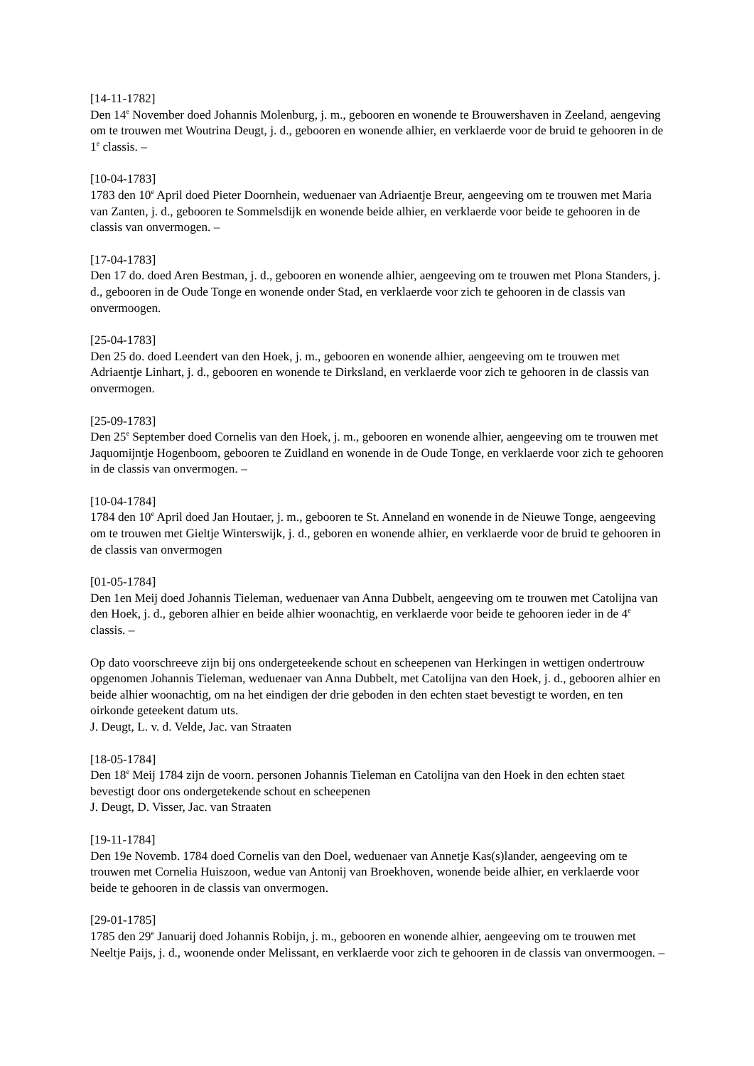[14-11-1782]
Den 14<sup>e</sup> November doed Johannis Molenburg, j. m., gebooren en wonende te Brouwershaven in Zeeland, aengeving om te trouwen met Woutrina Deugt, j. d., gebooren en wonende alhier, en verklaerde voor de bruid te gehooren in de 1<sup>e</sup> classis. –
[10-04-1783]
1783 den 10<sup>e</sup> April doed Pieter Doornhein, weduenaer van Adriaentje Breur, aengeeving om te trouwen met Maria van Zanten, j. d., gebooren te Sommelsdijk en wonende beide alhier, en verklaerde voor beide te gehooren in de classis van onvermogen. –
[17-04-1783]
Den 17 do. doed Aren Bestman, j. d., gebooren en wonende alhier, aengeeving om te trouwen met Plona Standers, j. d., gebooren in de Oude Tonge en wonende onder Stad, en verklaerde voor zich te gehooren in de classis van onvermoogen.
[25-04-1783]
Den 25 do. doed Leendert van den Hoek, j. m., gebooren en wonende alhier, aengeeving om te trouwen met Adriaentje Linhart, j. d., gebooren en wonende te Dirksland, en verklaerde voor zich te gehooren in de classis van onvermogen.
[25-09-1783]
Den 25<sup>e</sup> September doed Cornelis van den Hoek, j. m., gebooren en wonende alhier, aengeeving om te trouwen met Jaquomijntje Hogenboom, gebooren te Zuidland en wonende in de Oude Tonge, en verklaerde voor zich te gehooren in de classis van onvermogen. –
[10-04-1784]
1784 den 10<sup>e</sup> April doed Jan Houtaer, j. m., gebooren te St. Anneland en wonende in de Nieuwe Tonge, aengeeving om te trouwen met Gieltje Winterswijk, j. d., geboren en wonende alhier, en verklaerde voor de bruid te gehooren in de classis van onvermogen
[01-05-1784]
Den 1en Meij doed Johannis Tieleman, weduenaer van Anna Dubbelt, aengeeving om te trouwen met Catolijna van den Hoek, j. d., geboren alhier en beide alhier woonachtig, en verklaerde voor beide te gehooren ieder in de 4<sup>e</sup> classis. –
Op dato voorschreeve zijn bij ons ondergeteekende schout en scheepenen van Herkingen in wettigen ondertrouw opgenomen Johannis Tieleman, weduenaer van Anna Dubbelt, met Catolijna van den Hoek, j. d., gebooren alhier en beide alhier woonachtig, om na het eindigen der drie geboden in den echten staet bevestigt te worden, en ten oirkonde geteekent datum uts.
J. Deugt, L. v. d. Velde, Jac. van Straaten
[18-05-1784]
Den 18<sup>e</sup> Meij 1784 zijn de voorn. personen Johannis Tieleman en Catolijna van den Hoek in den echten staet bevestigt door ons ondergetekende schout en scheepenen
J. Deugt, D. Visser, Jac. van Straaten
[19-11-1784]
Den 19e Novemb. 1784 doed Cornelis van den Doel, weduenaer van Annetje Kas(s)lander, aengeeving om te trouwen met Cornelia Huiszoon, wedue van Antonij van Broekhoven, wonende beide alhier, en verklaerde voor beide te gehooren in de classis van onvermogen.
[29-01-1785]
1785 den 29<sup>e</sup> Januarij doed Johannis Robijn, j. m., gebooren en wonende alhier, aengeeving om te trouwen met Neeltje Paijs, j. d., woonende onder Melissant, en verklaerde voor zich te gehooren in de classis van onvermoogen. –